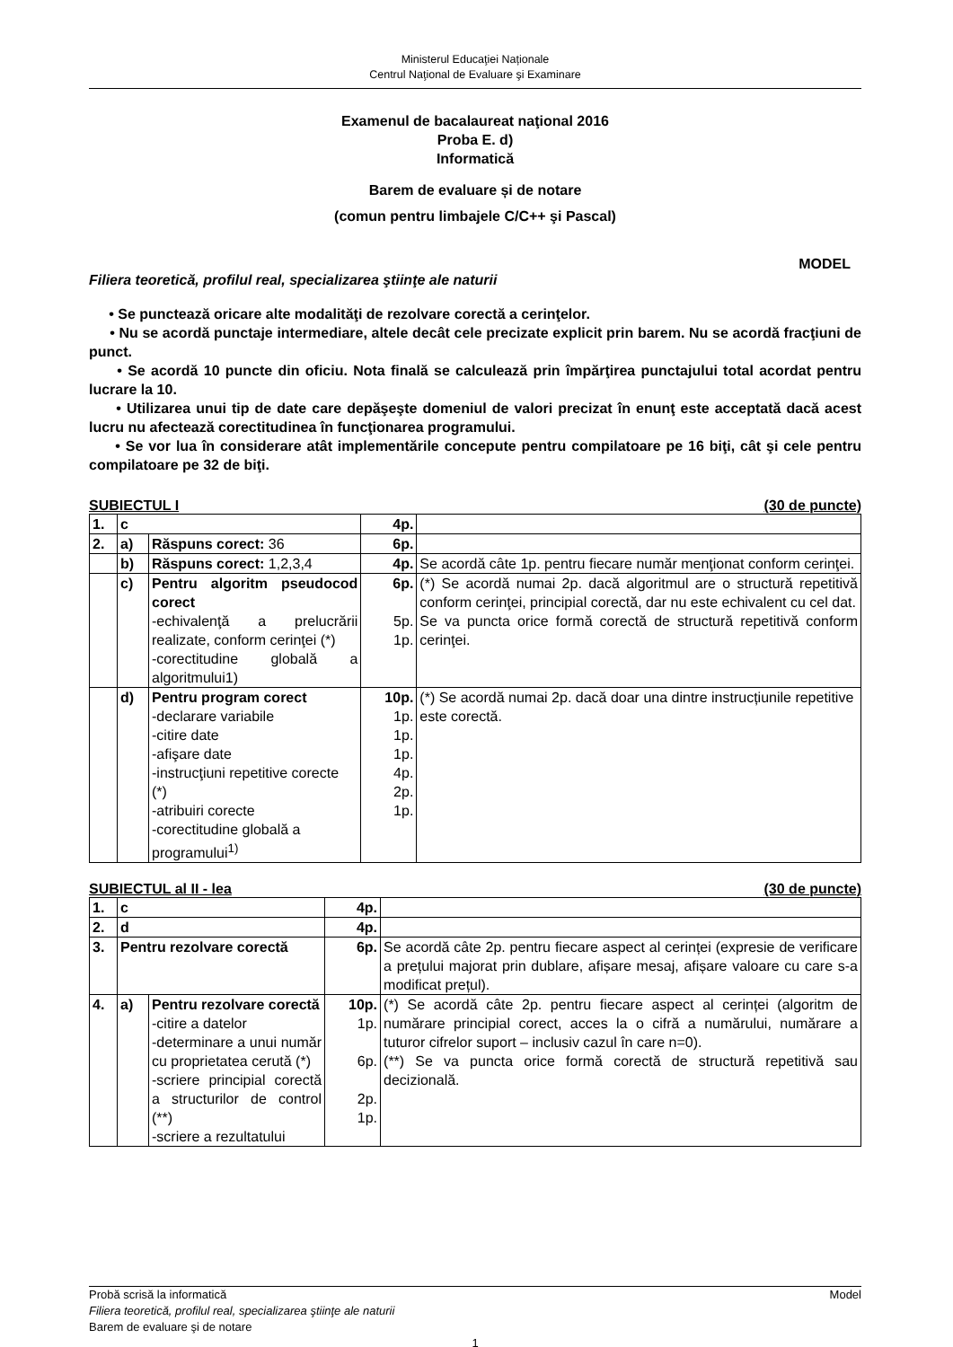Ministerul Educaţiei Naționale
Centrul Naţional de Evaluare şi Examinare
Examenul de bacalaureat naţional 2016
Proba E. d)
Informatică
Barem de evaluare și de notare
(comun pentru limbajele C/C++ şi Pascal)
MODEL
Filiera teoretică, profilul real, specializarea ştiinţe ale naturii
• Se punctează oricare alte modalităţi de rezolvare corectă a cerinţelor.
• Nu se acordă punctaje intermediare, altele decât cele precizate explicit prin barem. Nu se acordă fracţiuni de punct.
• Se acordă 10 puncte din oficiu. Nota finală se calculează prin împărţirea punctajului total acordat pentru lucrare la 10.
• Utilizarea unui tip de date care depăşeşte domeniul de valori precizat în enunţ este acceptată dacă acest lucru nu afectează corectitudinea în funcţionarea programului.
• Se vor lua în considerare atât implementările concepute pentru compilatoare pe 16 biţi, cât şi cele pentru compilatoare pe 32 de biţi.
SUBIECTUL I (30 de puncte)
| 1. | c | | 4p. | |
| 2. | a) | Răspuns corect: 36 | 6p. | |
| | b) | Răspuns corect: 1,2,3,4 | 4p. | Se acordă câte 1p. pentru fiecare număr menţionat conform cerinţei. |
| | c) | Pentru algoritm pseudocod corect -echivalenţă a prelucrării realizate, conform cerinţei (*) -corectitudine globală a algoritmului1) | 6p. 5p. 1p. | (*) Se acordă numai 2p. dacă algoritmul are o structură repetitivă conform cerinţei, principial corectă, dar nu este echivalent cu cel dat. Se va puncta orice formă corectă de structură repetitivă conform cerinţei. |
| | d) | Pentru program corect -declarare variabile -citire date -afişare date -instrucţiuni repetitive corecte (*) -atribuiri corecte -corectitudine globală a programului<sup>1)</sup> | 10p. 1p. 1p. 1p. 4p. 2p. 1p. | (*) Se acordă numai 2p. dacă doar una dintre instrucțiunile repetitive este corectă. |
SUBIECTUL al II - lea (30 de puncte)
| 1. | c | | 4p. | |
| 2. | d | | 4p. | |
| 3. | Pentru rezolvare corectă | | 6p. | Se acordă câte 2p. pentru fiecare aspect al cerinței (expresie de verificare a prețului majorat prin dublare, afișare mesaj, afișare valoare cu care s-a modificat prețul). |
| 4. | a) | Pentru rezolvare corectă -citire a datelor -determinare a unui număr cu proprietatea cerută (*) -scriere principial corectă a structurilor de control (**) -scriere a rezultatului | 10p. 1p. 6p. 2p. 1p. | (*) Se acordă câte 2p. pentru fiecare aspect al cerinței (algoritm de numărare principial corect, acces la o cifră a numărului, numărare a tuturor cifrelor suport – inclusiv cazul în care n=0). (**) Se va puncta orice formă corectă de structură repetitivă sau decizională. |
Probă scrisă la informatică Model
Filiera teoretică, profilul real, specializarea ştiinţe ale naturii
Barem de evaluare şi de notare
1